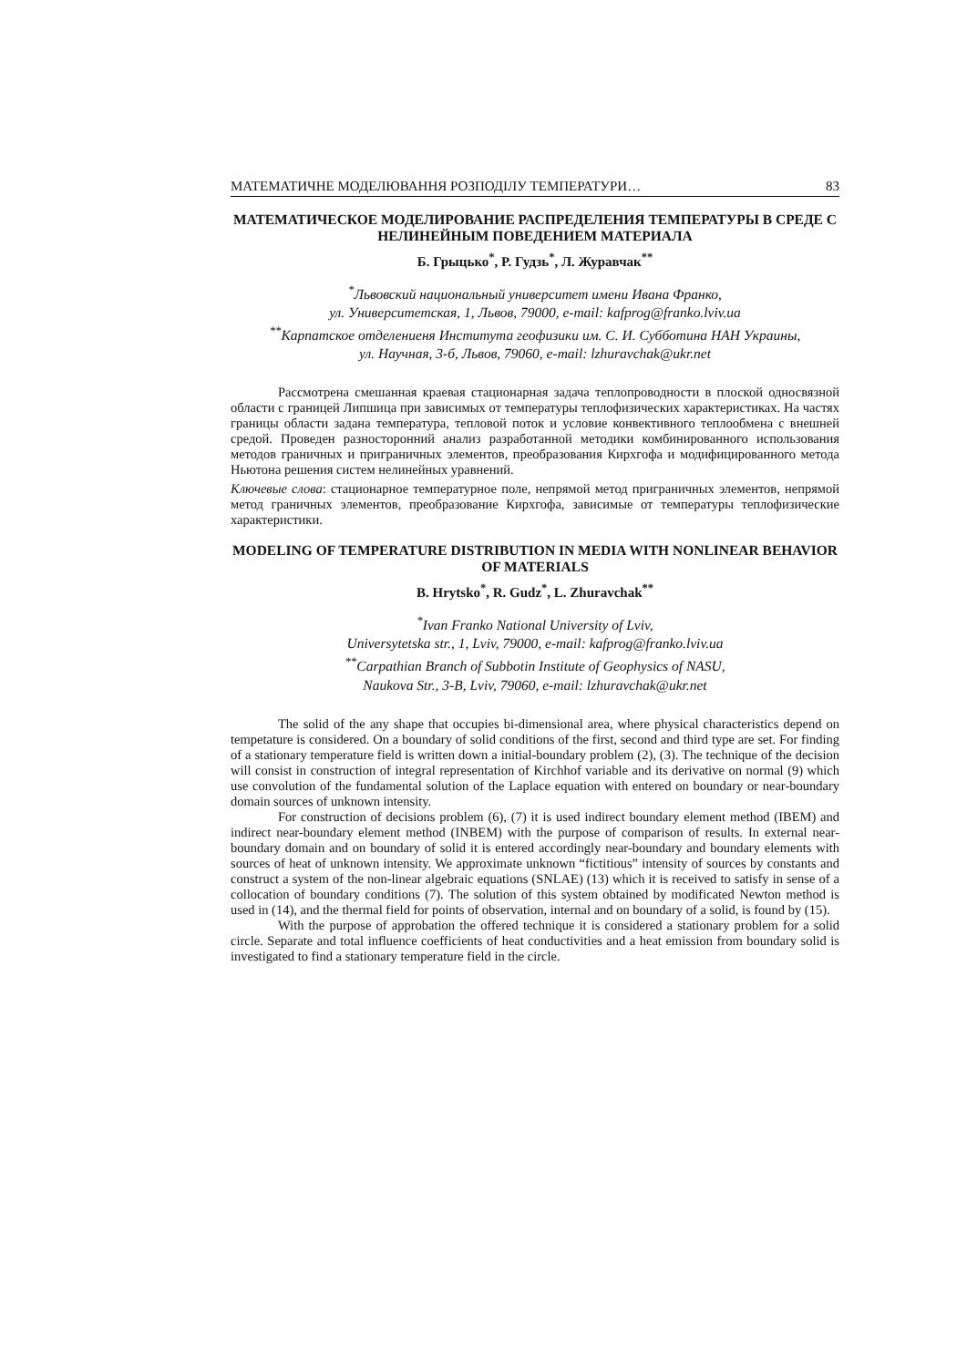МАТЕМАТИЧНЕ МОДЕЛЮВАННЯ РОЗПОДІЛУ ТЕМПЕРАТУРИ… 83
МАТЕМАТИЧЕСКОЕ МОДЕЛИРОВАНИЕ РАСПРЕДЕЛЕНИЯ ТЕМПЕРАТУРЫ В СРЕДЕ С НЕЛИНЕЙНЫМ ПОВЕДЕНИЕМ МАТЕРИАЛА
Б. Грыцько<sup>*</sup>, Р. Гудзь<sup>*</sup>, Л. Журавчак<sup>**</sup>
<sup>*</sup> Львовский национальный университет имени Ивана Франко,
ул. Университетская, 1, Львов, 79000, e-mail: kafprog@franko.lviv.ua
<sup>**</sup> Карпатское отделениеня Института геофизики им. С. И. Субботина НАН Украины,
ул. Научная, 3-б, Львов, 79060, e-mail: lzhuravchak@ukr.net
Рассмотрена смешанная краевая стационарная задача теплопроводности в плоской односвязной области с границей Липшица при зависимых от температуры теплофизических характеристиках. На частях границы области задана температура, тепловой поток и условие конвективного теплообмена с внешней средой. Проведен разносторонний анализ разработанной методики комбинированного использования методов граничных и приграничных элементов, преобразования Кирхгофа и модифицированного метода Ньютона решения систем нелинейных уравнений.
Ключевые слова: стационарное температурное поле, непрямой метод приграничных элементов, непрямой метод граничных элементов, преобразование Кирхгофа, зависимые от температуры теплофизические характеристики.
MODELING OF TEMPERATURE DISTRIBUTION IN MEDIA WITH NONLINEAR BEHAVIOR OF MATERIALS
B. Hrytsko<sup>*</sup>, R. Gudz<sup>*</sup>, L. Zhuravchak<sup>**</sup>
<sup>*</sup> Ivan Franko National University of Lviv,
Universytetska str., 1, Lviv, 79000, e-mail: kafprog@franko.lviv.ua
<sup>**</sup> Carpathian Branch of Subbotin Institute of Geophysics of NASU,
Naukova Str., 3-B, Lviv, 79060, e-mail: lzhuravchak@ukr.net
The solid of the any shape that occupies bi-dimensional area, where physical characteristics depend on tempetature is considered. On a boundary of solid conditions of the first, second and third type are set. For finding of a stationary temperature field is written down a initial-boundary problem (2), (3). The technique of the decision will consist in construction of integral representation of Kirchhof variable and its derivative on normal (9) which use convolution of the fundamental solution of the Laplace equation with entered on boundary or near-boundary domain sources of unknown intensity.
For construction of decisions problem (6), (7) it is used indirect boundary element method (IBEM) and indirect near-boundary element method (INBEM) with the purpose of comparison of results. In external near-boundary domain and on boundary of solid it is entered accordingly near-boundary and boundary elements with sources of heat of unknown intensity. We approximate unknown “fictitious” intensity of sources by constants and construct a system of the non-linear algebraic equations (SNLAE) (13) which it is received to satisfy in sense of a collocation of boundary conditions (7). The solution of this system obtained by modificated Newton method is used in (14), and the thermal field for points of observation, internal and on boundary of a solid, is found by (15).
With the purpose of approbation the offered technique it is considered a stationary problem for a solid circle. Separate and total influence coefficients of heat conductivities and a heat emission from boundary solid is investigated to find a stationary temperature field in the circle.